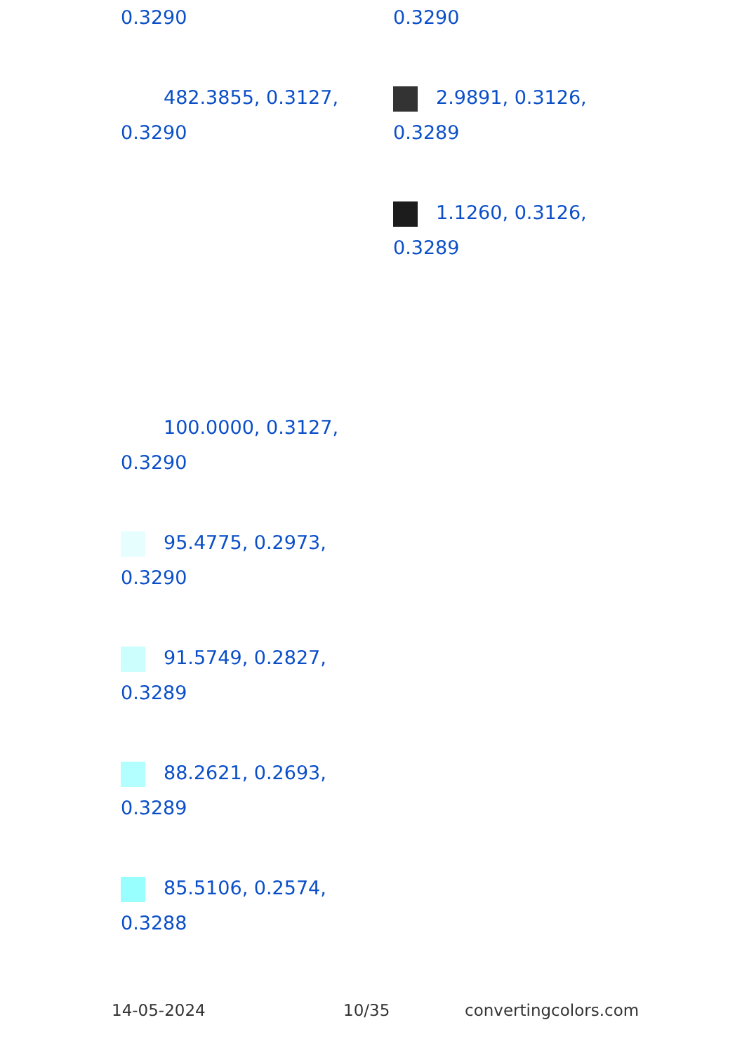0.3290 0.3290
482.3855, 0.3127, 0.3290
2.9891, 0.3126, 0.3289
1.1260, 0.3126, 0.3289
100.0000, 0.3127, 0.3290
95.4775, 0.2973, 0.3290
91.5749, 0.2827, 0.3289
88.2621, 0.2693, 0.3289
85.5106, 0.2574, 0.3288
14-05-2024 10/35 convertingcolors.com